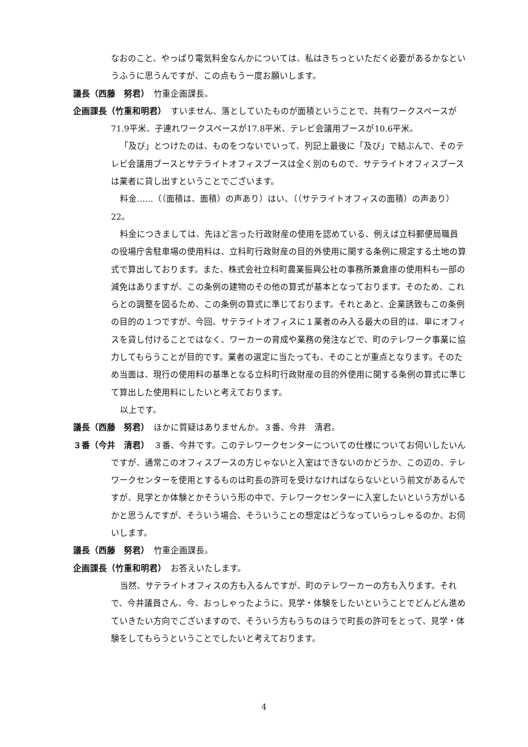なおのこと、やっぱり電気料金なんかについては、私はきちっといただく必要があるかなというふうに思うんですが、この点もう一度お願いします。
議長（西藤　努君）　竹重企画課長。
企画課長（竹重和明君）　すいません、落としていたものが面積ということで、共有ワークスペースが71.9平米、子連れワークスペースが17.8平米、テレビ会議用ブースが10.6平米。
「及び」とつけたのは、ものをつないでいって、列記上最後に「及び」で結ぶんで、そのテレビ会議用ブースとサテライトオフィスブースは全く別のもので、サテライトオフィスブースは業者に貸し出すということでございます。
料金……（（面積は、面積）の声あり）はい、（（サテライトオフィスの面積）の声あり）22。
料金につきましては、先ほど言った行政財産の使用を認めている、例えば立科郵便局職員の役場庁舎駐車場の使用料は、立科町行政財産の目的外使用に関する条例に規定する土地の算式で算出しております。また、株式会社立科町農業振興公社の事務所兼倉庫の使用料も一部の減免はありますが、この条例の建物のその他の算式が基本となっております。そのため、これらとの調整を図るため、この条例の算式に準じております。それとあと、企業誘致もこの条例の目的の１つですが、今回、サテライトオフィスに１業者のみ入る最大の目的は、単にオフィスを貸し付けることではなく、ワーカーの育成や業務の発注などで、町のテレワーク事業に協力してもらうことが目的です。業者の選定に当たっても、そのことが重点となります。そのため当面は、現行の使用料の基準となる立科町行政財産の目的外使用に関する条例の算式に準じて算出した使用料にしたいと考えております。
以上です。
議長（西藤　努君）　ほかに質疑はありませんか。３番、今井　清君。
３番（今井　清君）　３番、今井です。このテレワークセンターについての仕様についてお伺いしたいんですが、通常このオフィスブースの方じゃないと入室はできないのかどうか、この辺の、テレワークセンターを使用とするものは町長の許可を受けなければならないという前文があるんですが、見学とか体験とかそういう形の中で、テレワークセンターに入室したいという方がいるかと思うんですが、そういう場合、そういうことの想定はどうなっていらっしゃるのか、お伺いします。
議長（西藤　努君）　竹重企画課長。
企画課長（竹重和明君）　お答えいたします。
当然、サテライトオフィスの方も入るんですが、町のテレワーカーの方も入ります。それで、今井議員さん、今、おっしゃったように、見学・体験をしたいということでどんどん進めていきたい方向でございますので、そういう方もうちのほうで町長の許可をとって、見学・体験をしてもらうということでしたいと考えております。
4